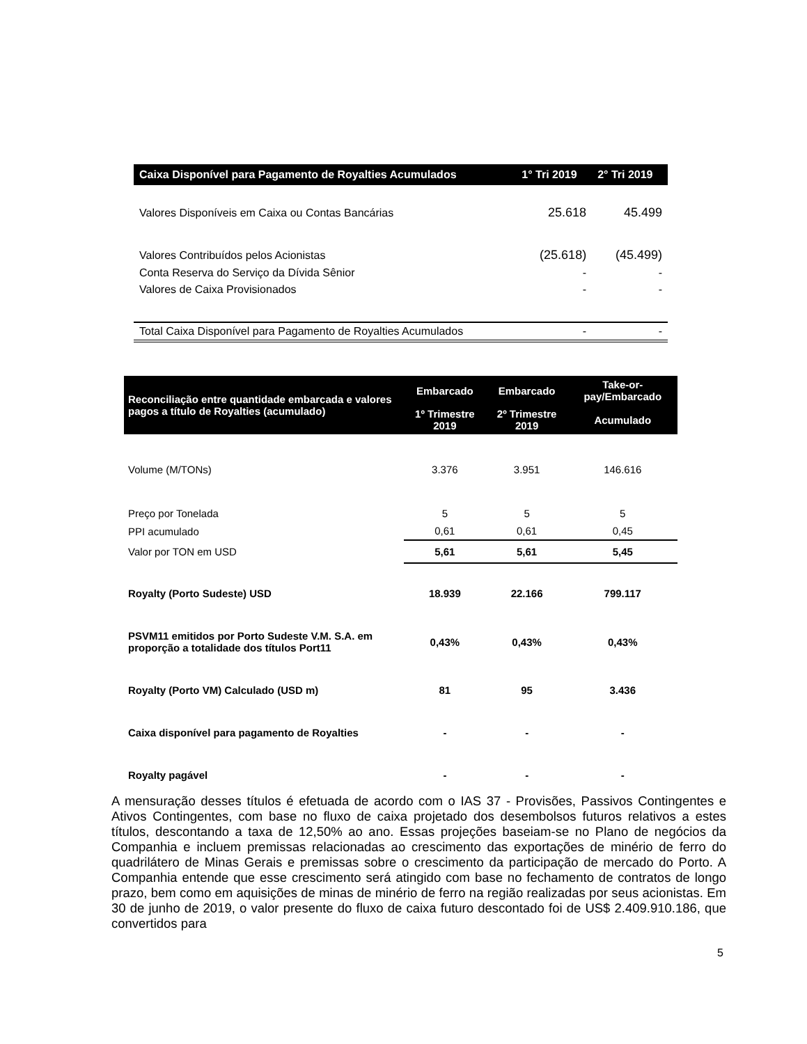| Caixa Disponível para Pagamento de Royalties Acumulados | 1° Tri 2019 | 2° Tri 2019 |
| --- | --- | --- |
| Valores Disponíveis em Caixa ou Contas Bancárias | 25.618 | 45.499 |
| Valores Contribuídos pelos Acionistas | (25.618) | (45.499) |
| Conta Reserva do Serviço da Dívida Sênior | - | - |
| Valores de Caixa Provisionados | - | - |
| Total Caixa Disponível para Pagamento de Royalties Acumulados | - | - |
| Reconciliação entre quantidade embarcada e valores pagos a título de Royalties (acumulado) | Embarcado | Embarcado | Take-or-pay/Embarcado |
| --- | --- | --- | --- |
| | 1º Trimestre 2019 | 2º Trimestre 2019 | Acumulado |
| Volume (M/TONs) | 3.376 | 3.951 | 146.616 |
| Preço por Tonelada | 5 | 5 | 5 |
| PPI acumulado | 0,61 | 0,61 | 0,45 |
| Valor por TON em USD | 5,61 | 5,61 | 5,45 |
| Royalty (Porto Sudeste) USD | 18.939 | 22.166 | 799.117 |
| PSVM11 emitidos por Porto Sudeste V.M. S.A. em proporção a totalidade dos títulos Port11 | 0,43% | 0,43% | 0,43% |
| Royalty (Porto VM) Calculado (USD m) | 81 | 95 | 3.436 |
| Caixa disponível para pagamento de Royalties | - | - | - |
| Royalty pagável | - | - | - |
A mensuração desses títulos é efetuada de acordo com o IAS 37 - Provisões, Passivos Contingentes e Ativos Contingentes, com base no fluxo de caixa projetado dos desembolsos futuros relativos a estes títulos, descontando a taxa de 12,50% ao ano. Essas projeções baseiam-se no Plano de negócios da Companhia e incluem premissas relacionadas ao crescimento das exportações de minério de ferro do quadrilátero de Minas Gerais e premissas sobre o crescimento da participação de mercado do Porto. A Companhia entende que esse crescimento será atingido com base no fechamento de contratos de longo prazo, bem como em aquisições de minas de minério de ferro na região realizadas por seus acionistas. Em 30 de junho de 2019, o valor presente do fluxo de caixa futuro descontado foi de US$ 2.409.910.186, que convertidos para
5